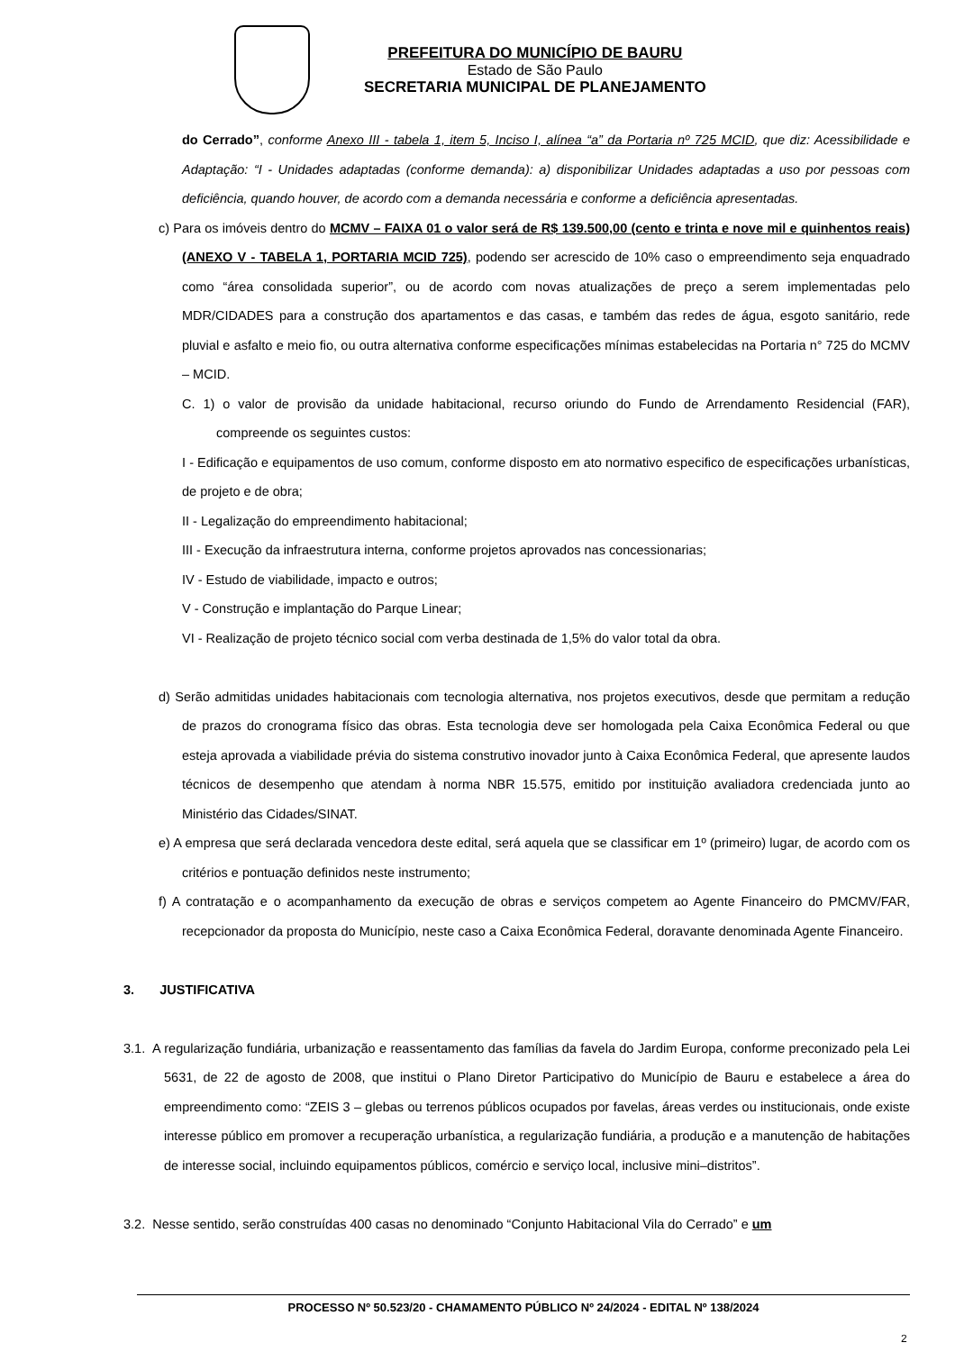PREFEITURA DO MUNICÍPIO DE BAURU
Estado de São Paulo
SECRETARIA MUNICIPAL DE PLANEJAMENTO
do Cerrado”, conforme Anexo III - tabela 1, item 5, Inciso I, alínea “a” da Portaria nº 725 MCID, que diz: Acessibilidade e Adaptação: “I - Unidades adaptadas (conforme demanda): a) disponibilizar Unidades adaptadas a uso por pessoas com deficiência, quando houver, de acordo com a demanda necessária e conforme a deficiência apresentadas.
c) Para os imóveis dentro do MCMV – FAIXA 01 o valor será de R$ 139.500,00 (cento e trinta e nove mil e quinhentos reais) (ANEXO V - TABELA 1, PORTARIA MCID 725), podendo ser acrescido de 10% caso o empreendimento seja enquadrado como “área consolidada superior”, ou de acordo com novas atualizações de preço a serem implementadas pelo MDR/CIDADES para a construção dos apartamentos e das casas, e também das redes de água, esgoto sanitário, rede pluvial e asfalto e meio fio, ou outra alternativa conforme especificações mínimas estabelecidas na Portaria n° 725 do MCMV – MCID.
C. 1) o valor de provisão da unidade habitacional, recurso oriundo do Fundo de Arrendamento Residencial (FAR), compreende os seguintes custos:
I - Edificação e equipamentos de uso comum, conforme disposto em ato normativo especifico de especificações urbanísticas, de projeto e de obra;
II - Legalização do empreendimento habitacional;
III - Execução da infraestrutura interna, conforme projetos aprovados nas concessionarias;
IV - Estudo de viabilidade, impacto e outros;
V - Construção e implantação do Parque Linear;
VI - Realização de projeto técnico social com verba destinada de 1,5% do valor total da obra.
d) Serão admitidas unidades habitacionais com tecnologia alternativa, nos projetos executivos, desde que permitam a redução de prazos do cronograma físico das obras. Esta tecnologia deve ser homologada pela Caixa Econômica Federal ou que esteja aprovada a viabilidade prévia do sistema construtivo inovador junto à Caixa Econômica Federal, que apresente laudos técnicos de desempenho que atendam à norma NBR 15.575, emitido por instituição avaliadora credenciada junto ao Ministério das Cidades/SINAT.
e) A empresa que será declarada vencedora deste edital, será aquela que se classificar em 1º (primeiro) lugar, de acordo com os critérios e pontuação definidos neste instrumento;
f) A contratação e o acompanhamento da execução de obras e serviços competem ao Agente Financeiro do PMCMV/FAR, recepcionador da proposta do Município, neste caso a Caixa Econômica Federal, doravante denominada Agente Financeiro.
3. JUSTIFICATIVA
3.1. A regularização fundiária, urbanização e reassentamento das famílias da favela do Jardim Europa, conforme preconizado pela Lei 5631, de 22 de agosto de 2008, que institui o Plano Diretor Participativo do Município de Bauru e estabelece a área do empreendimento como: “ZEIS 3 – glebas ou terrenos públicos ocupados por favelas, áreas verdes ou institucionais, onde existe interesse público em promover a recuperação urbanística, a regularização fundiária, a produção e a manutenção de habitações de interesse social, incluindo equipamentos públicos, comércio e serviço local, inclusive mini–distritos”.
3.2. Nesse sentido, serão construídas 400 casas no denominado “Conjunto Habitacional Vila do Cerrado” e um
PROCESSO Nº 50.523/20 - CHAMAMENTO PÚBLICO Nº 24/2024 - EDITAL Nº 138/2024
2